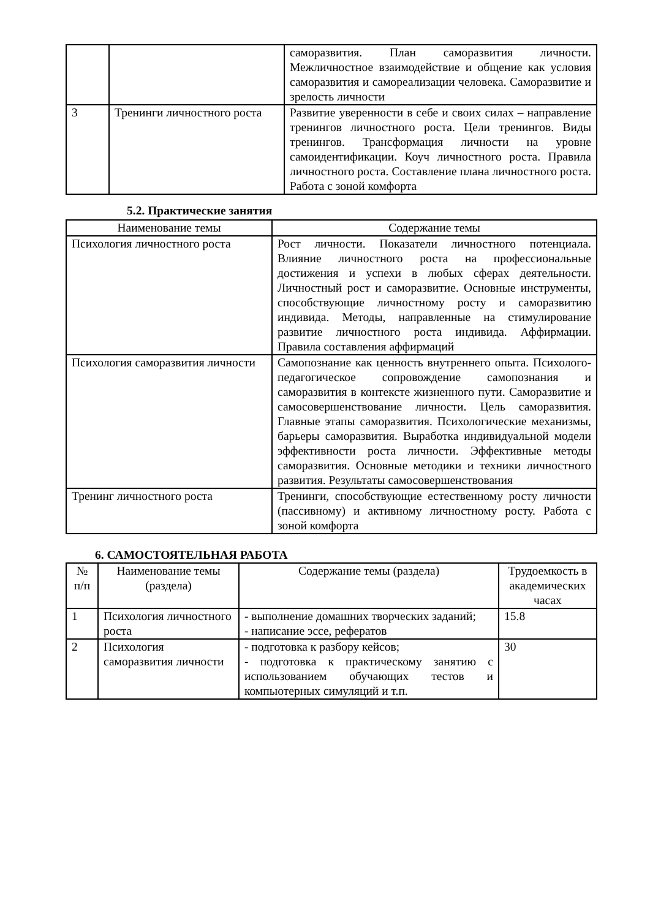| | | саморазвития. План саморазвития личности. Межличностное взаимодействие и общение как условия саморазвития и самореализации человека. Саморазвитие и зрелость личности |
| 3 | Тренинги личностного роста | Развитие уверенности в себе и своих силах – направление тренингов личностного роста. Цели тренингов. Виды тренингов. Трансформация личности на уровне самоидентификации. Коуч личностного роста. Правила личностного роста. Составление плана личностного роста. Работа с зоной комфорта |
5.2. Практические занятия
| Наименование темы | Содержание темы |
| --- | --- |
| Психология личностного роста | Рост личности. Показатели личностного потенциала. Влияние личностного роста на профессиональные достижения и успехи в любых сферах деятельности. Личностный рост и саморазвитие. Основные инструменты, способствующие личностному росту и саморазвитию индивида. Методы, направленные на стимулирование развитие личностного роста индивида. Аффирмации. Правила составления аффирмаций |
| Психология саморазвития личности | Самопознание как ценность внутреннего опыта. Психолого- педагогическое сопровождение самопознания и саморазвития в контексте жизненного пути. Саморазвитие и самосовершенствование личности. Цель саморазвития. Главные этапы саморазвития. Психологические механизмы, барьеры саморазвития. Выработка индивидуальной модели эффективности роста личности. Эффективные методы саморазвития. Основные методики и техники личностного развития. Результаты самосовершенствования |
| Тренинг личностного роста | Тренинги, способствующие естественному росту личности (пассивному) и активному личностному росту. Работа с зоной комфорта |
6. САМОСТОЯТЕЛЬНАЯ РАБОТА
| № п/п | Наименование темы (раздела) | Содержание темы (раздела) | Трудоемкость в академических часах |
| --- | --- | --- | --- |
| 1 | Психология личностного роста | - выполнение домашних творческих заданий; - написание эссе, рефератов | 15.8 |
| 2 | Психология саморазвития личности | - подготовка к разбору кейсов; - подготовка к практическому занятию с использованием обучающих тестов и компьютерных симуляций и т.п. | 30 |